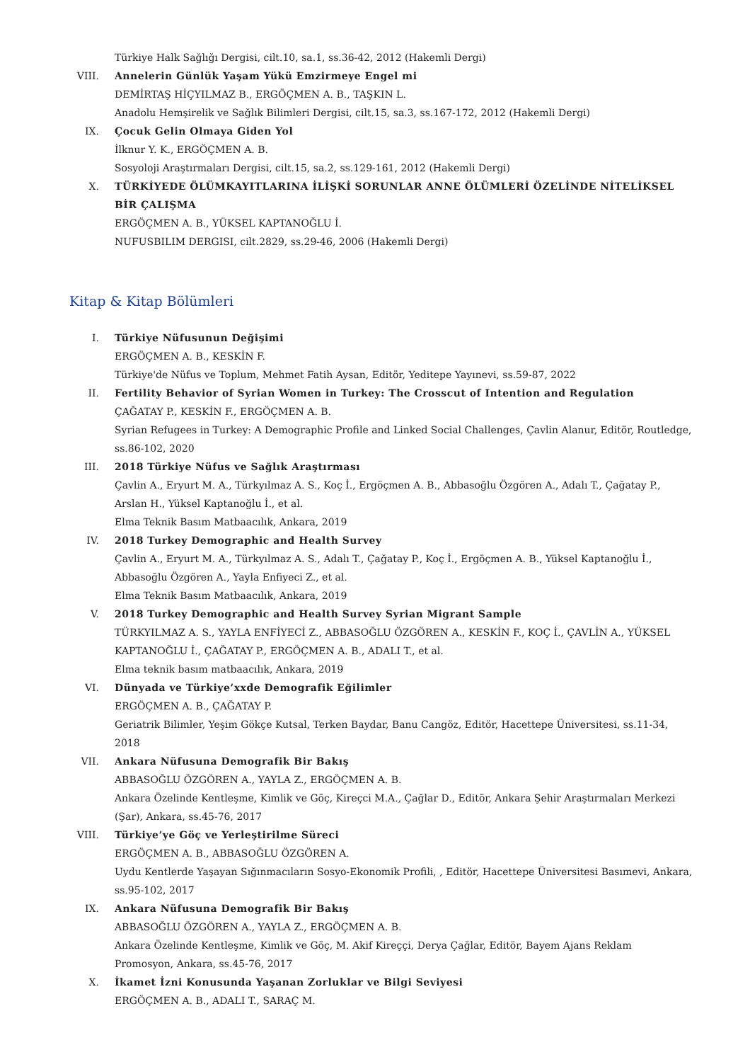Türkiye Halk Sağlığı Dergisi, cilt.10, sa.1, ss.36-42, 2012 (Hakemli Dergi)
VIII. Annelerin Günlük Yaşam Yükü Emzirmeye Engel mi
DEMİRTAŞ HİÇYILMAZ B., ERGÖÇMEN A. B., TAŞKIN L.
Anadolu Hemşirelik ve Sağlık Bilimleri Dergisi, cilt.15, sa.3, ss.167-172, 2012 (Hakemli Dergi)
IX. Çocuk Gelin Olmaya Giden Yol
İlknur Y. K., ERGÖÇMEN A. B.
Sosyoloji Araştırmaları Dergisi, cilt.15, sa.2, ss.129-161, 2012 (Hakemli Dergi)
X. TÜRKİYEDE ÖLÜMKAYITLARINA İLİŞKİ SORUNLAR ANNE ÖLÜMLERİ ÖZELİNDE NİTELİKSEL BİR ÇALIŞMA
ERGÖÇMEN A. B., YÜKSEL KAPTANOĞLU İ.
NUFUSBILIM DERGISI, cilt.2829, ss.29-46, 2006 (Hakemli Dergi)
Kitap & Kitap Bölümleri
I. Türkiye Nüfusunun Değişimi
ERGÖÇMEN A. B., KESKİN F.
Türkiye'de Nüfus ve Toplum, Mehmet Fatih Aysan, Editör, Yeditepe Yayınevi, ss.59-87, 2022
II. Fertility Behavior of Syrian Women in Turkey: The Crosscut of Intention and Regulation
ÇAĞATAY P., KESKİN F., ERGÖÇMEN A. B.
Syrian Refugees in Turkey: A Demographic Profile and Linked Social Challenges, Çavlin Alanur, Editör, Routledge, ss.86-102, 2020
III. 2018 Türkiye Nüfus ve Sağlık Araştırması
Çavlin A., Eryurt M. A., Türkyılmaz A. S., Koç İ., Ergöçmen A. B., Abbasoğlu Özgören A., Adalı T., Çağatay P., Arslan H., Yüksel Kaptanoğlu İ., et al.
Elma Teknik Basım Matbaacılık, Ankara, 2019
IV. 2018 Turkey Demographic and Health Survey
Çavlin A., Eryurt M. A., Türkyılmaz A. S., Adalı T., Çağatay P., Koç İ., Ergöçmen A. B., Yüksel Kaptanoğlu İ., Abbasoğlu Özgören A., Yayla Enfiyeci Z., et al.
Elma Teknik Basım Matbaacılık, Ankara, 2019
V. 2018 Turkey Demographic and Health Survey Syrian Migrant Sample
TÜRKYILMAZ A. S., YAYLA ENFİYECİ Z., ABBASOĞLU ÖZGÖREN A., KESKİN F., KOÇ İ., ÇAVLİN A., YÜKSEL KAPTANOĞLU İ., ÇAĞATAY P., ERGÖÇMEN A. B., ADALI T., et al.
Elma teknik basım matbaacılık, Ankara, 2019
VI. Dünyada ve Türkiye’xxde Demografik Eğilimler
ERGÖÇMEN A. B., ÇAĞATAY P.
Geriatrik Bilimler, Yeşim Gökçe Kutsal, Terken Baydar, Banu Cangöz, Editör, Hacettepe Üniversitesi, ss.11-34, 2018
VII. Ankara Nüfusuna Demografik Bir Bakış
ABBASOĞLU ÖZGÖREN A., YAYLA Z., ERGÖÇMEN A. B.
Ankara Özelinde Kentleşme, Kimlik ve Göç, Kireçci M.A., Çağlar D., Editör, Ankara Şehir Araştırmaları Merkezi (Şar), Ankara, ss.45-76, 2017
VIII. Türkiye’ye Göç ve Yerleştirilme Süreci
ERGÖÇMEN A. B., ABBASOĞLU ÖZGÖREN A.
Uydu Kentlerde Yaşayan Sığınmacıların Sosyo-Ekonomik Profili, , Editör, Hacettepe Üniversitesi Basımevi, Ankara, ss.95-102, 2017
IX. Ankara Nüfusuna Demografik Bir Bakış
ABBASOĞLU ÖZGÖREN A., YAYLA Z., ERGÖÇMEN A. B.
Ankara Özelinde Kentleşme, Kimlik ve Göç, M. Akif Kireççi, Derya Çağlar, Editör, Bayem Ajans Reklam Promosyon, Ankara, ss.45-76, 2017
X. İkamet İzni Konusunda Yaşanan Zorluklar ve Bilgi Seviyesi
ERGÖÇMEN A. B., ADALI T., SARAÇ M.